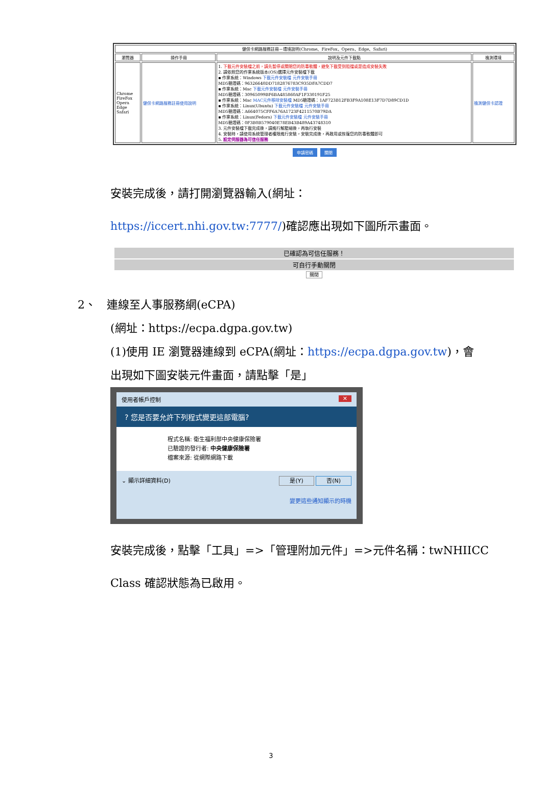| 健保卡網路服務註冊－環境說明(Chrome、FireFox、Opera、Edge、Safari) | | | |
| --- | --- | --- | --- |
| 瀏覽器 | 操作手冊 | 說明及元件下載點 | 檢測環境 |
| Chrome FireFox Opera Edge Safari | 健保卡網路服務註冊使用說明 | 1. 下載元件安裝檔之前，請先暫停或關閉您的防毒軟體，避免下載受到阻擋或是造成安裝失敗 2. 請依照您的作業系統版本(OS)選擇元件安裝檔下載 ▪ 作業系統：Windows 下載元件安裝檔 元件安裝手冊 MD5驗證碼：96326640DD7182876783C935DFA7CDD7 ▪ 作業系統：Mac 下載元件安裝檔 元件安裝手冊 MD5驗證碼：30965099BF6BA485860AF1F330191F25 ▪ 作業系統：Mac MAC元件移除安裝檔 MD5驗證碼：1AF723B12FB3F9A108E13F7D7D89CD1D ▪ 作業系統：Linux(Ubuntu) 下載元件安裝檔 元件安裝手冊 MD5驗證碼：A664075CFF6A76A1723F4211570B79DA ▪ 作業系統：Linux(Fedora) 下載元件安裝檔 元件安裝手冊 MD5驗證碼：0F3B0B579040E78EB43B489A43748310 3. 元件安裝檔下載完成後，請進行解壓縮後，再執行安裝 4. 安裝時，請使用系統管理者權限進行安裝，安裝完成後，再啟用或恢復您的防毒軟體即可 5. 設定伺服器為可信任服務 | 檢測健保卡認證 |
申請密碼 關閉
安裝完成後，請打開瀏覽器輸入(網址：
https://iccert.nhi.gov.tw:7777/)確認應出現如下圖所示畫面。
已確認為可信任服務！
可自行手動關閉
關閉
2、 連線至人事服務網(eCPA)
(網址：https://ecpa.dgpa.gov.tw)
(1)使用 IE 瀏覽器連線到 eCPA(網址：https://ecpa.dgpa.gov.tw)，會
出現如下圖安裝元件畫面，請點擊「是」
使用者帳戶控制 ✕
? 您是否要允許下列程式變更這部電腦?
程式名稱: 衛生福利部中央健康保險署
已驗證的發行者: 中央健康保險署
檔案來源: 從網際網路下載
⌄ 顯示詳細資料(D) 是(Y) 否(N)
變更這些通知顯示的時機
安裝完成後，點擊「工具」=>「管理附加元件」=>元件名稱：twNHIICC
Class 確認狀態為已啟用。
3